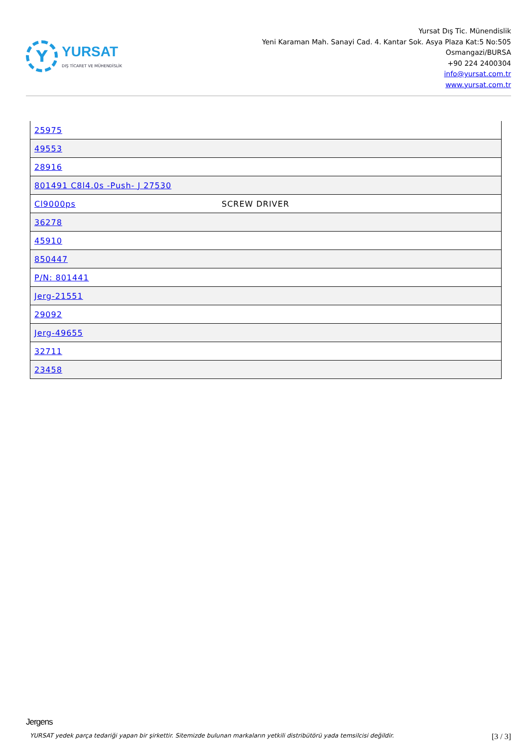Y
YURSAT
DIŞ TİCARET VE MÜHENDİSLİK
Yursat Dış Tic. Münendislik
Yeni Karaman Mah. Sanayi Cad. 4. Kantar Sok. Asya Plaza Kat:5 No:505
Osmangazi/BURSA
+90 224 2400304
info@yursat.com.tr
www.yursat.com.tr
| 25975 | |
| 49553 | |
| 28916 | |
| 801491 C8l4.0s -Push- J 27530 | |
| Cl9000ps | SCREW DRIVER |
| 36278 | |
| 45910 | |
| 850447 | |
| P/N: 801441 | |
| Jerg-21551 | |
| 29092 | |
| Jerg-49655 | |
| 32711 | |
| 23458 | |
Jergens
YURSAT yedek parça tedariği yapan bir şirkettir. Sitemizde bulunan markaların yetkili distribütörü yada temsilcisi değildir. [3 / 3]